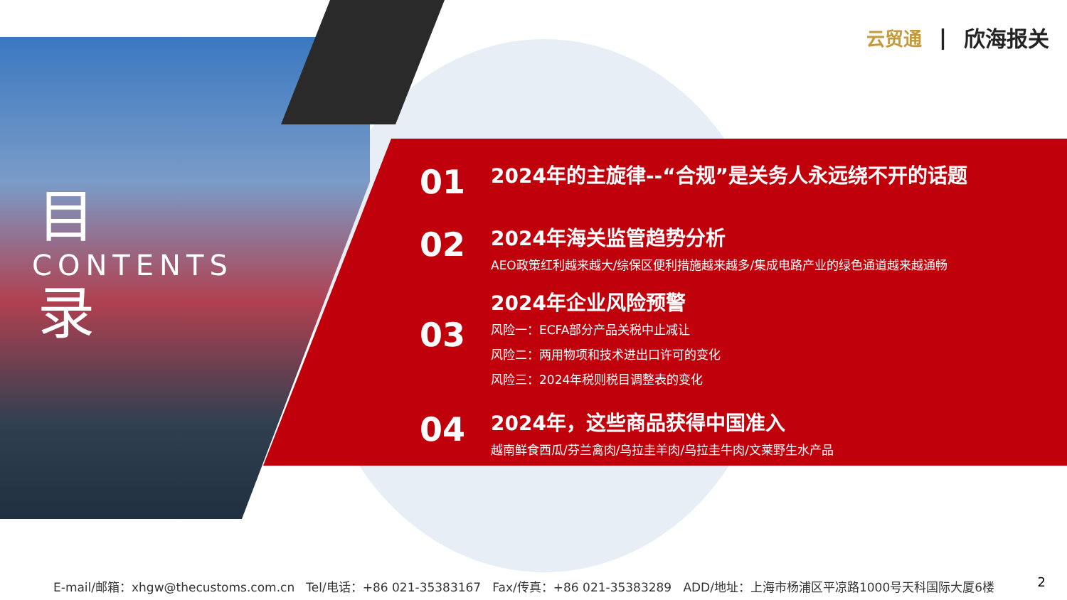云贸通 | 欣海报关
目
CONTENTS
录
01
2024年的主旋律--“合规”是关务人永远绕不开的话题
02
2024年海关监管趋势分析
AEO政策红利越来越大/综保区便利措施越来越多/集成电路产业的绿色通道越来越通畅
03
2024年企业风险预警
风险一：ECFA部分产品关税中止减让
风险二：两用物项和技术进出口许可的变化
风险三：2024年税则税目调整表的变化
04
2024年，这些商品获得中国准入
越南鲜食西瓜/芬兰禽肉/乌拉圭羊肉/乌拉圭牛肉/文莱野生水产品
E-mail/邮箱：xhgw@thecustoms.com.cn Tel/电话：+86 021-35383167 Fax/传真：+86 021-35383289 ADD/地址：上海市杨浦区平凉路1000号天科国际大厦6楼 2